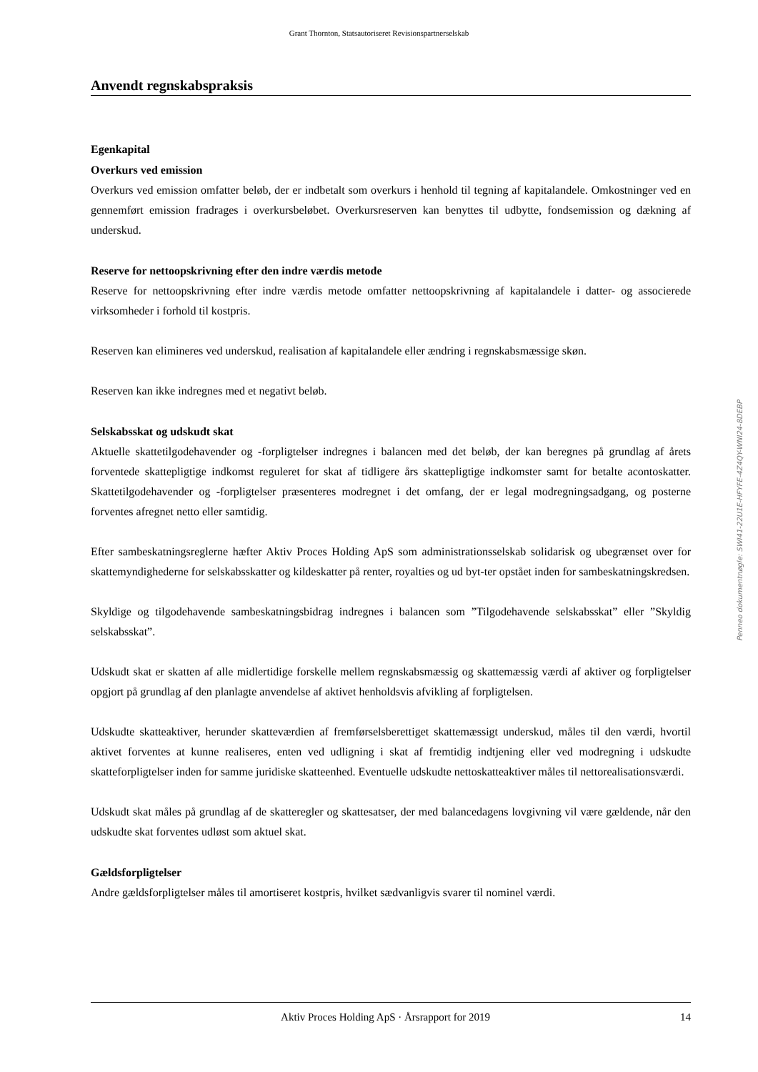Grant Thornton, Statsautoriseret Revisionspartnerselskab
Anvendt regnskabspraksis
Egenkapital
Overkurs ved emission
Overkurs ved emission omfatter beløb, der er indbetalt som overkurs i henhold til tegning af kapitalandele. Omkostninger ved en gennemført emission fradrages i overkursbeløbet. Overkursreserven kan benyttes til udbytte, fondsemission og dækning af underskud.
Reserve for nettoopskrivning efter den indre værdis metode
Reserve for nettoopskrivning efter indre værdis metode omfatter nettoopskrivning af kapitalandele i datter- og associerede virksomheder i forhold til kostpris.
Reserven kan elimineres ved underskud, realisation af kapitalandele eller ændring i regnskabsmæssige skøn.
Reserven kan ikke indregnes med et negativt beløb.
Selskabsskat og udskudt skat
Aktuelle skattetilgodehavender og -forpligtelser indregnes i balancen med det beløb, der kan beregnes på grundlag af årets forventede skattepligtige indkomst reguleret for skat af tidligere års skattepligtige indkomster samt for betalte acontoskatter. Skattetilgodehavender og -forpligtelser præsenteres modregnet i det omfang, der er legal modregningsadgang, og posterne forventes afregnet netto eller samtidig.
Efter sambeskatningsreglerne hæfter Aktiv Proces Holding ApS som administrationsselskab solidarisk og ubegrænset over for skattemyndighederne for selskabsskatter og kildeskatter på renter, royalties og ud byt-ter opstået inden for sambeskatningskredsen.
Skyldige og tilgodehavende sambeskatningsbidrag indregnes i balancen som ”Tilgodehavende selskabsskat” eller ”Skyldig selskabsskat”.
Udskudt skat er skatten af alle midlertidige forskelle mellem regnskabsmæssig og skattemæssig værdi af aktiver og forpligtelser opgjort på grundlag af den planlagte anvendelse af aktivet henholdsvis afvikling af forpligtelsen.
Udskudte skatteaktiver, herunder skatteværdien af fremførselsberettiget skattemæssigt underskud, måles til den værdi, hvortil aktivet forventes at kunne realiseres, enten ved udligning i skat af fremtidig indtjening eller ved modregning i udskudte skatteforpligtelser inden for samme juridiske skatteenhed. Eventuelle udskudte nettoskatteaktiver måles til nettorealisationsværdi.
Udskudt skat måles på grundlag af de skatteregler og skattesatser, der med balancedagens lovgivning vil være gældende, når den udskudte skat forventes udløst som aktuel skat.
Gældsforpligtelser
Andre gældsforpligtelser måles til amortiseret kostpris, hvilket sædvanligvis svarer til nominel værdi.
Penneo dokumentnøgle: SWI41-22U1E-HFYFE-4Z4QY-WNI24-8DEBP
Aktiv Proces Holding ApS · Årsrapport for 2019 14